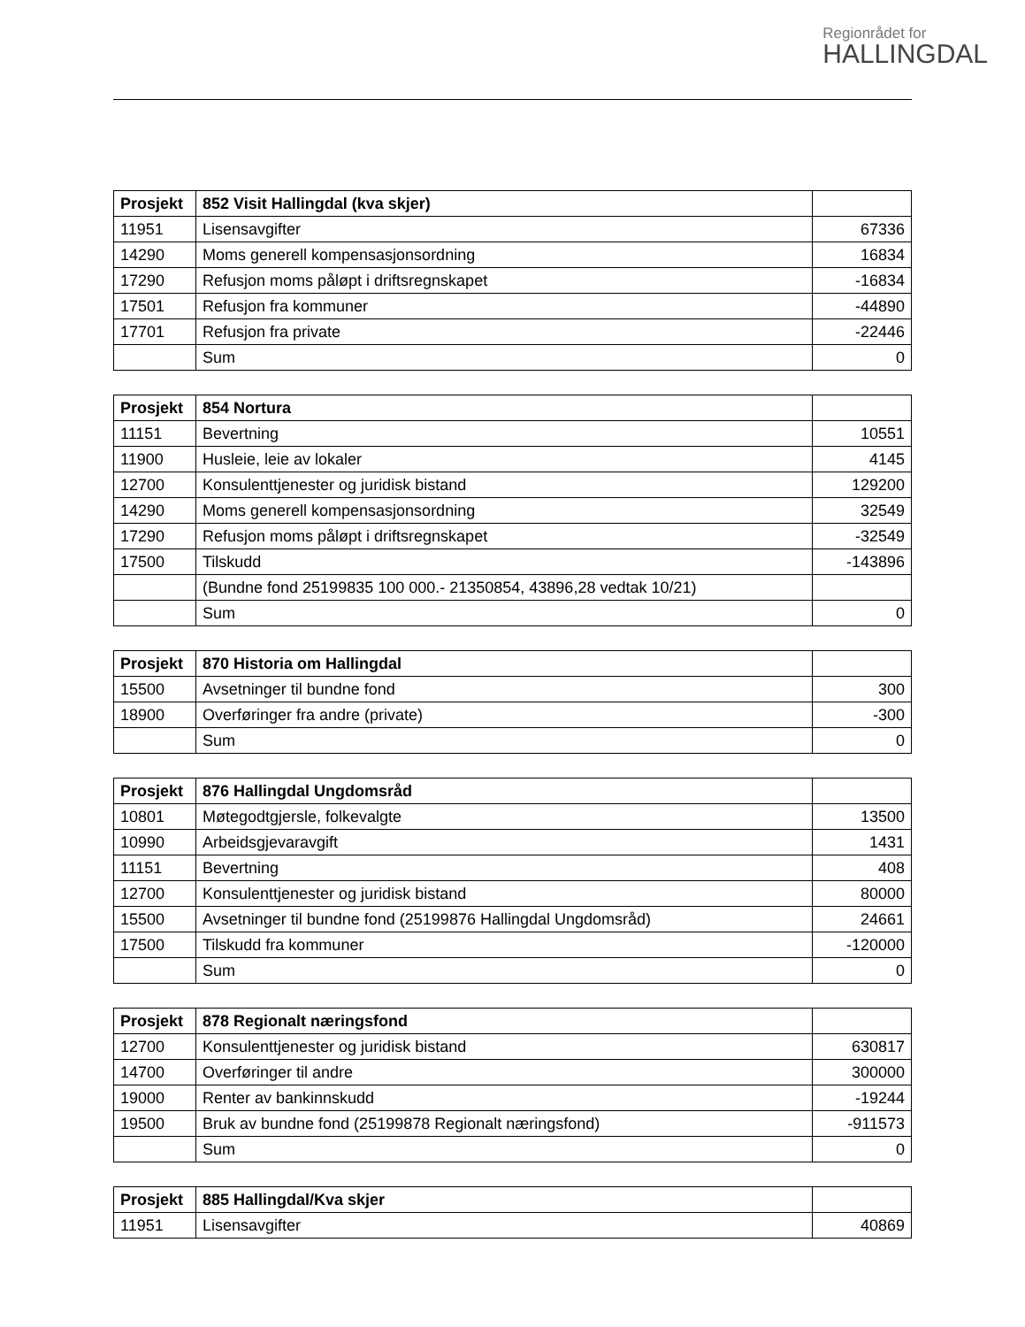Regionrådet for
HALLINGDAL
| Prosjekt | 852 Visit Hallingdal (kva skjer) | |
| 11951 | Lisensavgifter | 67336 |
| 14290 | Moms generell kompensasjonsordning | 16834 |
| 17290 | Refusjon moms påløpt i driftsregnskapet | -16834 |
| 17501 | Refusjon fra kommuner | -44890 |
| 17701 | Refusjon fra private | -22446 |
| | Sum | 0 |
| Prosjekt | 854 Nortura | |
| 11151 | Bevertning | 10551 |
| 11900 | Husleie, leie av lokaler | 4145 |
| 12700 | Konsulenttjenester og juridisk bistand | 129200 |
| 14290 | Moms generell kompensasjonsordning | 32549 |
| 17290 | Refusjon moms påløpt i driftsregnskapet | -32549 |
| 17500 | Tilskudd | -143896 |
| | (Bundne fond 25199835 100 000.- 21350854, 43896,28 vedtak 10/21) | |
| | Sum | 0 |
| Prosjekt | 870 Historia om Hallingdal | |
| 15500 | Avsetninger til bundne fond | 300 |
| 18900 | Overføringer fra andre (private) | -300 |
| | Sum | 0 |
| Prosjekt | 876 Hallingdal Ungdomsråd | |
| 10801 | Møtegodtgjersle, folkevalgte | 13500 |
| 10990 | Arbeidsgjevaravgift | 1431 |
| 11151 | Bevertning | 408 |
| 12700 | Konsulenttjenester og juridisk bistand | 80000 |
| 15500 | Avsetninger til bundne fond (25199876 Hallingdal Ungdomsråd) | 24661 |
| 17500 | Tilskudd fra kommuner | -120000 |
| | Sum | 0 |
| Prosjekt | 878 Regionalt næringsfond | |
| 12700 | Konsulenttjenester og juridisk bistand | 630817 |
| 14700 | Overføringer til andre | 300000 |
| 19000 | Renter av bankinnskudd | -19244 |
| 19500 | Bruk av bundne fond (25199878 Regionalt næringsfond) | -911573 |
| | Sum | 0 |
| Prosjekt | 885 Hallingdal/Kva skjer | |
| 11951 | Lisensavgifter | 40869 |